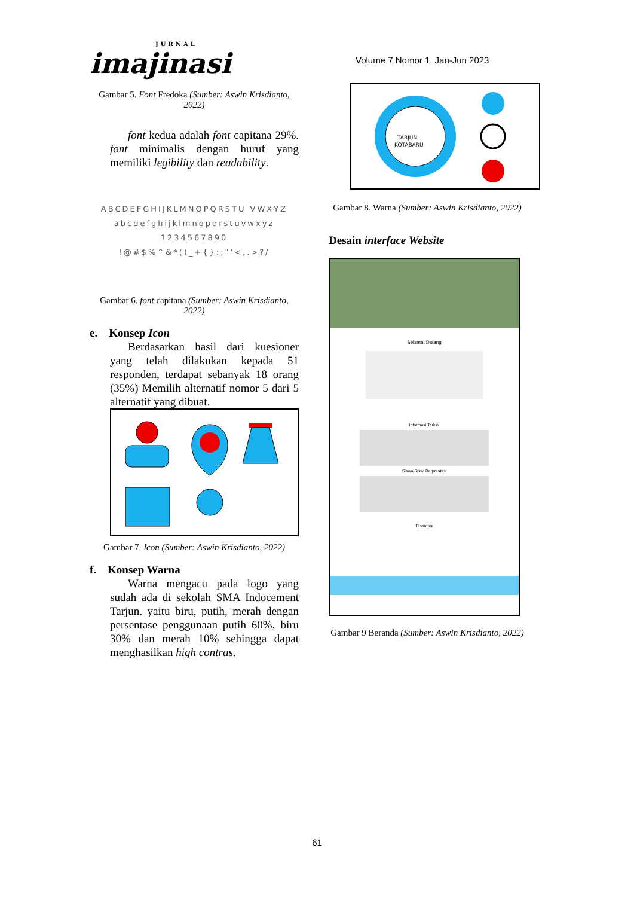JURNAL
imajinasi
Volume 7 Nomor 1, Jan-Jun 2023
Gambar 5. Font Fredoka (Sumber: Aswin Krisdianto, 2022)
font kedua adalah font capitana 29%. font minimalis dengan huruf yang memiliki legibility dan readability.
ABCDEFGHIJKLMNOPQRSTU VWXYZ
abcdefghijklmnopqrstuvwxyz
1234567890
!@#$%^&*()_+{}:;"'<,.>?/
Gambar 6. font capitana (Sumber: Aswin Krisdianto, 2022)
e. Konsep Icon
Berdasarkan hasil dari kuesioner yang telah dilakukan kepada 51 responden, terdapat sebanyak 18 orang (35%) Memilih alternatif nomor 5 dari 5 alternatif yang dibuat.
Gambar 7. Icon (Sumber: Aswin Krisdianto, 2022)
f. Konsep Warna
Warna mengacu pada logo yang sudah ada di sekolah SMA Indocement Tarjun. yaitu biru, putih, merah dengan persentase penggunaan putih 60%, biru 30% dan merah 10% sehingga dapat menghasilkan high contras.
TARJUN
KOTABARU
Gambar 8. Warna (Sumber: Aswin Krisdianto, 2022)
Desain interface Website
Selamat Datang
Informasi Terkini
Siswa-Siswi Berprestasi
Testimoni
Gambar 9 Beranda (Sumber: Aswin Krisdianto, 2022)
61